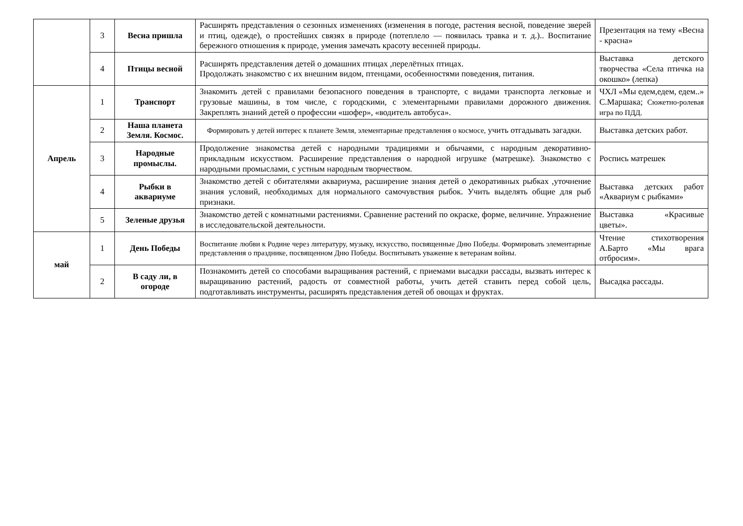| | 3 | Весна пришла | Расширять представления о сезонных изменениях (изменения в погоде, растения весной, поведение зверей и птиц, одежде), о простейших связях в природе (потеплело — появилась травка и т. д.).. Воспитание бережного отношения к природе, умения замечать красоту весенней природы. | Презентация на тему «Весна - красна» |
| | 4 | Птицы весной | Расширять представления детей о домашних птицах ,перелётных птицах. Продолжать знакомство с их внешним видом, птенцами, особенностями поведения, питания. | Выставка детского творчества «Села птичка на окошко» (лепка) |
| Апрель | 1 | Транспорт | Знакомить детей с правилами безопасного поведения в транспорте, с видами транспорта легковые и грузовые машины, в том числе, с городскими, с элементарными правилами дорожного движения. Закреплять знаний детей о профессии «шофер», «водитель автобуса». | ЧХЛ «Мы едем,едем, едем..» С.Маршака; Сюжетно-ролевая игра по ПДД. |
| | 2 | Наша планета Земля. Космос. | Формировать у детей интерес к планете Земля, элементарные представления о космосе, учить отгадывать загадки. | Выставка детских работ. |
| | 3 | Народные промыслы. | Продолжение знакомства детей с народными традициями и обычаями, с народным декоративно-прикладным искусством. Расширение представления о народной игрушке (матрешке). Знакомство с народными промыслами, с устным народным творчеством. | Роспись матрешек |
| | 4 | Рыбки в аквариуме | Знакомство детей с обитателями аквариума, расширение знания детей о декоративных рыбках ,уточнение знания условий, необходимых для нормального самочувствия рыбок. Учить выделять общие для рыб признаки. | Выставка детских работ «Аквариум с рыбками» |
| | 5 | Зеленые друзья | Знакомство детей с комнатными растениями. Сравнение растений по окраске, форме, величине. Упражнение в исследовательской деятельности. | Выставка «Красивые цветы». |
| май | 1 | День Победы | Воспитание любви к Родине через литературу, музыку, искусство, посвященные Дню Победы. Формировать элементарные представления о празднике, посвященном Дню Победы. Воспитывать уважение к ветеранам войны. | Чтение стихотворения А.Барто «Мы врага отбросим». |
| | 2 | В саду ли, в огороде | Познакомить детей со способами выращивания растений, с приемами высадки рассады, вызвать интерес к выращиванию растений, радость от совместной работы, учить детей ставить перед собой цель, подготавливать инструменты, расширять представления детей об овощах и фруктах. | Высадка рассады. |